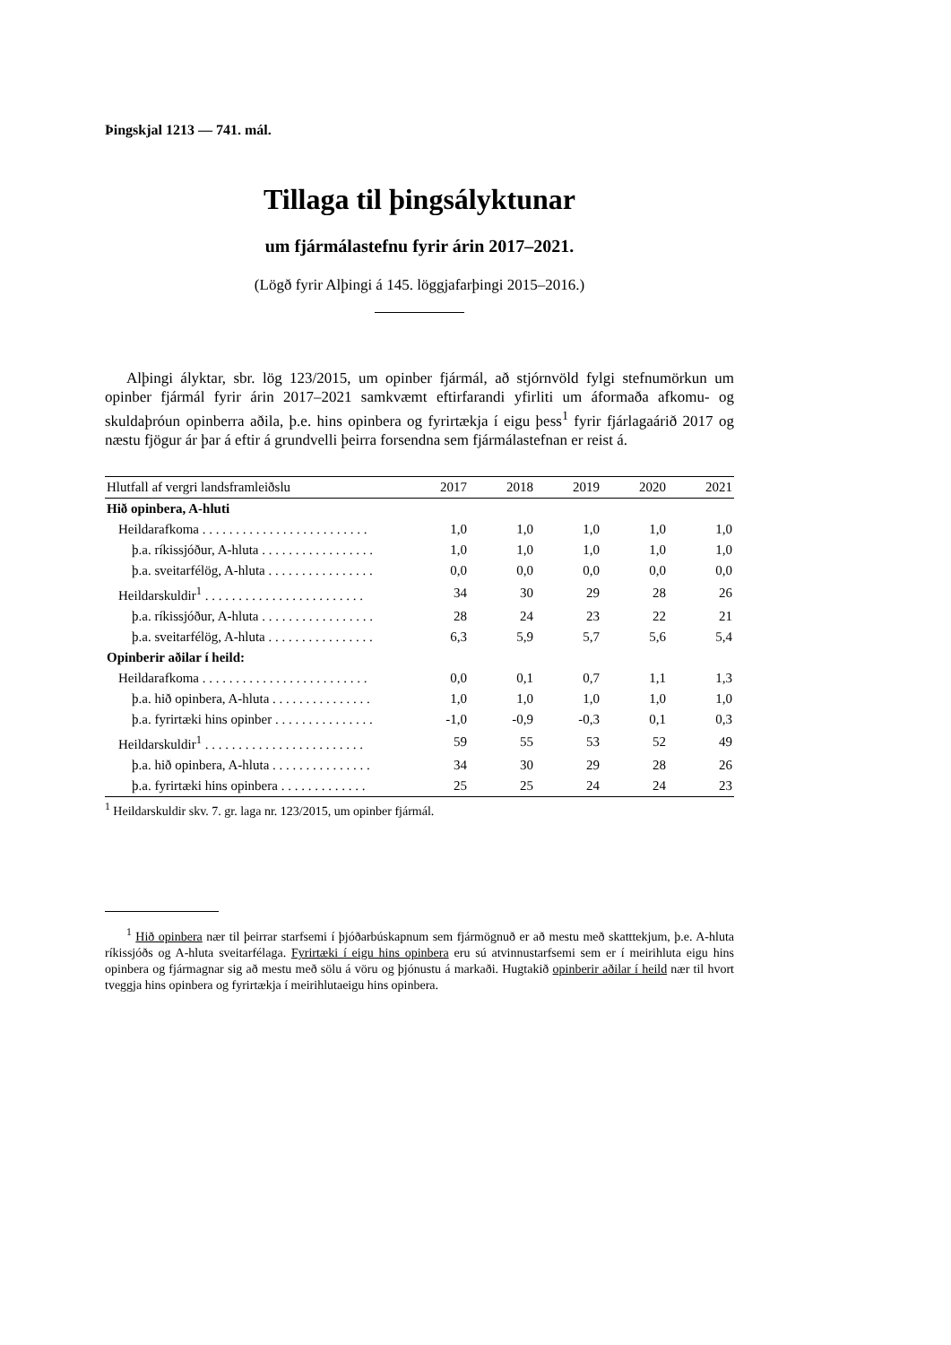Þingskjal 1213 — 741. mál.
Tillaga til þingsályktunar
um fjármálastefnu fyrir árin 2017–2021.
(Lögð fyrir Alþingi á 145. löggjafarþingi 2015–2016.)
Alþingi ályktar, sbr. lög 123/2015, um opinber fjármál, að stjórnvöld fylgi stefnumörkun um opinber fjármál fyrir árin 2017–2021 samkvæmt eftirfarandi yfirliti um áformaða afkomu- og skuldaþróun opinberra aðila, þ.e. hins opinbera og fyrirtækja í eigu þess<sup>1</sup> fyrir fjárlagaárið 2017 og næstu fjögur ár þar á eftir á grundvelli þeirra forsendna sem fjármálastefnan er reist á.
| Hlutfall af vergri landsframleiðslu | 2017 | 2018 | 2019 | 2020 | 2021 |
| --- | --- | --- | --- | --- | --- |
| Hið opinbera, A-hluti | | | | | |
| Heildarafkoma . . . . . . . . . . . . . . . . . . . . . . . . . | 1,0 | 1,0 | 1,0 | 1,0 | 1,0 |
| þ.a. ríkissjóður, A-hluta . . . . . . . . . . . . . . . . . | 1,0 | 1,0 | 1,0 | 1,0 | 1,0 |
| þ.a. sveitarfélög, A-hluta . . . . . . . . . . . . . . . . | 0,0 | 0,0 | 0,0 | 0,0 | 0,0 |
| Heildarskuldir<sup>1</sup> . . . . . . . . . . . . . . . . . . . . . . . . | 34 | 30 | 29 | 28 | 26 |
| þ.a. ríkissjóður, A-hluta . . . . . . . . . . . . . . . . . | 28 | 24 | 23 | 22 | 21 |
| þ.a. sveitarfélög, A-hluta . . . . . . . . . . . . . . . . | 6,3 | 5,9 | 5,7 | 5,6 | 5,4 |
| Opinberir aðilar í heild: | | | | | |
| Heildarafkoma . . . . . . . . . . . . . . . . . . . . . . . . . | 0,0 | 0,1 | 0,7 | 1,1 | 1,3 |
| þ.a. hið opinbera, A-hluta . . . . . . . . . . . . . . . | 1,0 | 1,0 | 1,0 | 1,0 | 1,0 |
| þ.a. fyrirtæki hins opinber . . . . . . . . . . . . . . . | -1,0 | -0,9 | -0,3 | 0,1 | 0,3 |
| Heildarskuldir<sup>1</sup> . . . . . . . . . . . . . . . . . . . . . . . . | 59 | 55 | 53 | 52 | 49 |
| þ.a. hið opinbera, A-hluta . . . . . . . . . . . . . . . | 34 | 30 | 29 | 28 | 26 |
| þ.a. fyrirtæki hins opinbera . . . . . . . . . . . . . | 25 | 25 | 24 | 24 | 23 |
<sup>1</sup> Heildarskuldir skv. 7. gr. laga nr. 123/2015, um opinber fjármál.
<sup>1</sup> Hið opinbera nær til þeirrar starfsemi í þjóðarbúskapnum sem fjármögnuð er að mestu með skatttekjum, þ.e. A-hluta ríkissjóðs og A-hluta sveitarfélaga. Fyrirtæki í eigu hins opinbera eru sú atvinnustarfsemi sem er í meirihluta eigu hins opinbera og fjármagnar sig að mestu með sölu á vöru og þjónustu á markaði. Hugtakið opinberir aðilar í heild nær til hvort tveggja hins opinbera og fyrirtækja í meirihlutaeigu hins opinbera.